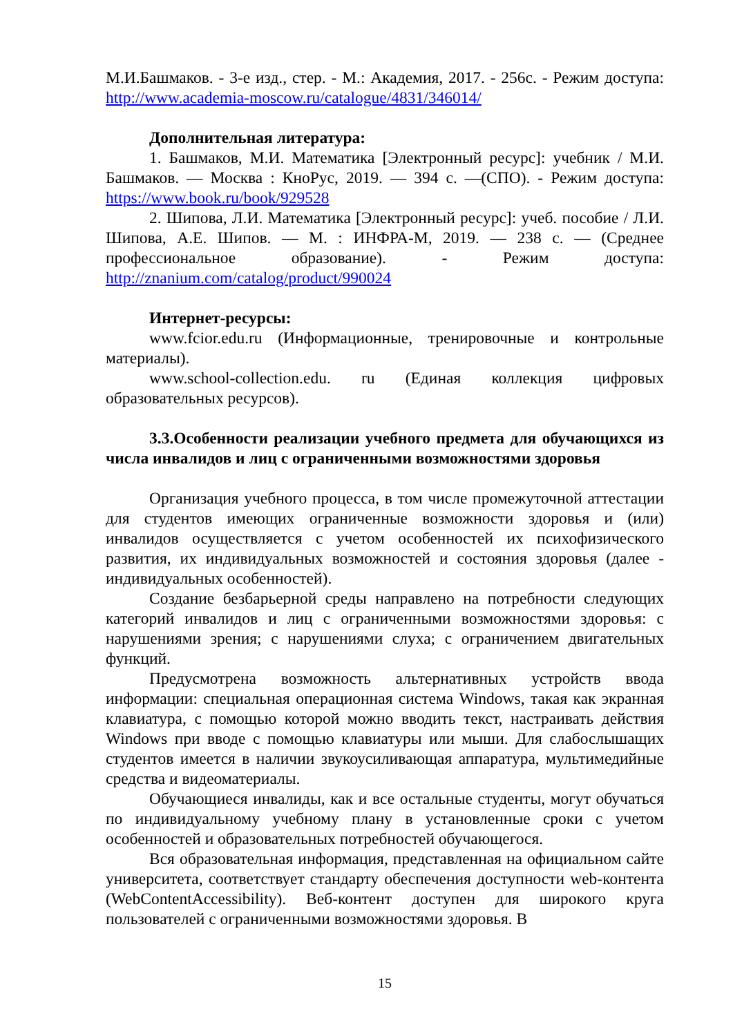М.И.Башмаков. - 3-е изд., стер. - М.: Академия, 2017. - 256с. - Режим доступа: http://www.academia-moscow.ru/catalogue/4831/346014/
Дополнительная литература:
1. Башмаков, М.И. Математика [Электронный ресурс]: учебник / М.И. Башмаков. — Москва : КноРус, 2019. — 394 с. —(СПО). - Режим доступа: https://www.book.ru/book/929528
2. Шипова, Л.И. Математика [Электронный ресурс]: учеб. пособие / Л.И. Шипова, А.Е. Шипов. — М. : ИНФРА-М, 2019. — 238 с. — (Среднее профессиональное образование). - Режим доступа: http://znanium.com/catalog/product/990024
Интернет-ресурсы:
www.fcior.edu.ru (Информационные, тренировочные и контрольные материалы).
www.school-collection.edu. ru (Единая коллекция цифровых образовательных ресурсов).
3.3.Особенности реализации учебного предмета для обучающихся из числа инвалидов и лиц с ограниченными возможностями здоровья
Организация учебного процесса, в том числе промежуточной аттестации для студентов имеющих ограниченные возможности здоровья и (или) инвалидов осуществляется с учетом особенностей их психофизического развития, их индивидуальных возможностей и состояния здоровья (далее - индивидуальных особенностей).
Создание безбарьерной среды направлено на потребности следующих категорий инвалидов и лиц с ограниченными возможностями здоровья: с нарушениями зрения; с нарушениями слуха; с ограничением двигательных функций.
Предусмотрена возможность альтернативных устройств ввода информации: специальная операционная система Windows, такая как экранная клавиатура, с помощью которой можно вводить текст, настраивать действия Windows при вводе с помощью клавиатуры или мыши. Для слабослышащих студентов имеется в наличии звукоусиливающая аппаратура, мультимедийные средства и видеоматериалы.
Обучающиеся инвалиды, как и все остальные студенты, могут обучаться по индивидуальному учебному плану в установленные сроки с учетом особенностей и образовательных потребностей обучающегося.
Вся образовательная информация, представленная на официальном сайте университета, соответствует стандарту обеспечения доступности web-контента (WebContentAccessibility). Веб-контент доступен для широкого круга пользователей с ограниченными возможностями здоровья. В
15